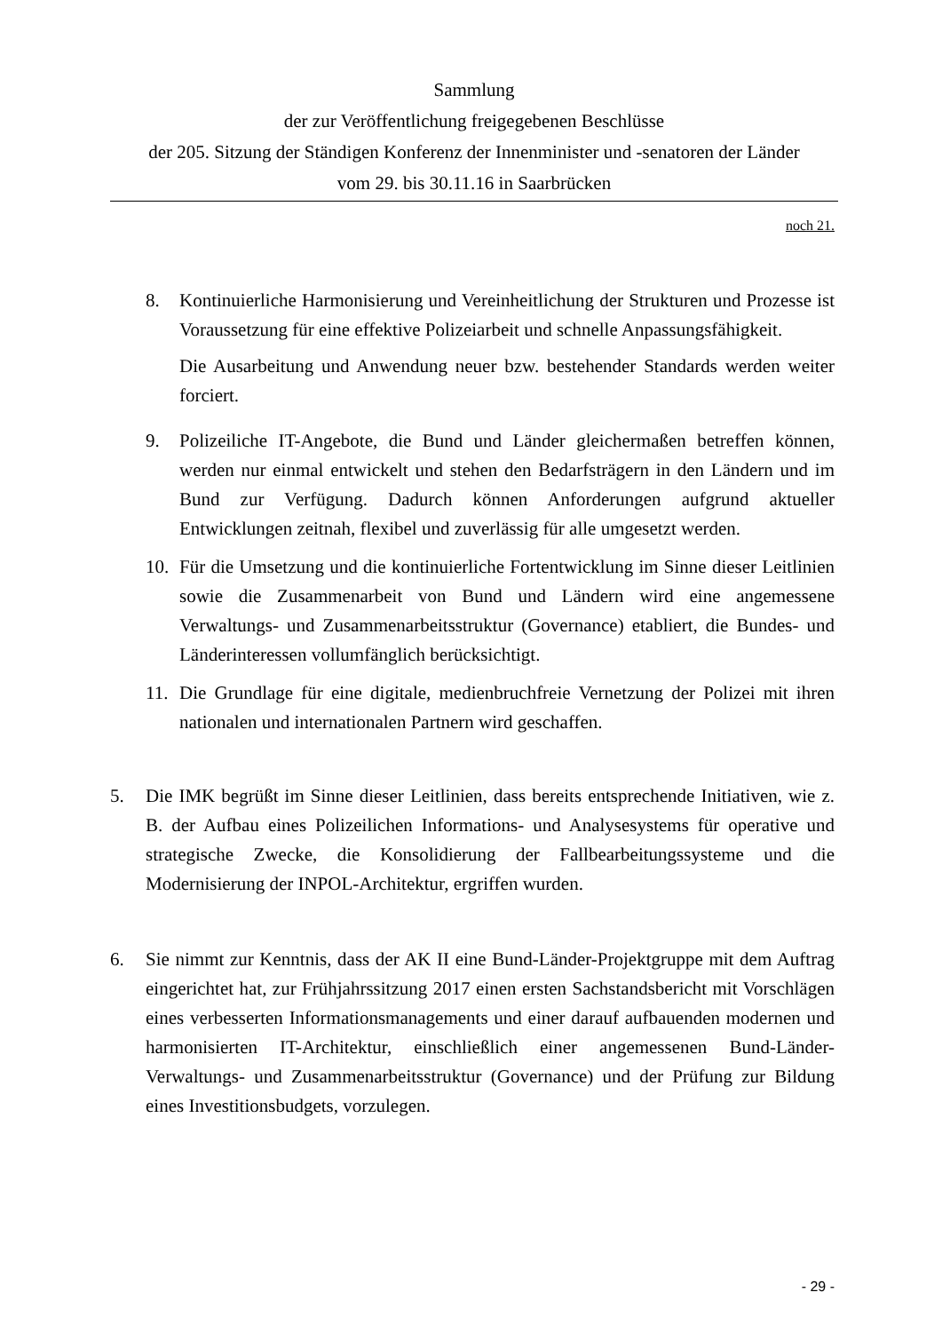Sammlung
der zur Veröffentlichung freigegebenen Beschlüsse
der 205. Sitzung der Ständigen Konferenz der Innenminister und -senatoren der Länder
vom 29. bis 30.11.16 in Saarbrücken
noch 21.
8. Kontinuierliche Harmonisierung und Vereinheitlichung der Strukturen und Prozesse ist Voraussetzung für eine effektive Polizeiarbeit und schnelle Anpassungsfähigkeit.
Die Ausarbeitung und Anwendung neuer bzw. bestehender Standards werden weiter forciert.
9. Polizeiliche IT-Angebote, die Bund und Länder gleichermaßen betreffen können, werden nur einmal entwickelt und stehen den Bedarfsträgern in den Ländern und im Bund zur Verfügung. Dadurch können Anforderungen aufgrund aktueller Entwicklungen zeitnah, flexibel und zuverlässig für alle umgesetzt werden.
10. Für die Umsetzung und die kontinuierliche Fortentwicklung im Sinne dieser Leitlinien sowie die Zusammenarbeit von Bund und Ländern wird eine angemessene Verwaltungs- und Zusammenarbeitsstruktur (Governance) etabliert, die Bundes- und Länderinteressen vollumfänglich berücksichtigt.
11. Die Grundlage für eine digitale, medienbruchfreie Vernetzung der Polizei mit ihren nationalen und internationalen Partnern wird geschaffen.
5. Die IMK begrüßt im Sinne dieser Leitlinien, dass bereits entsprechende Initiativen, wie z. B. der Aufbau eines Polizeilichen Informations- und Analysesystems für operative und strategische Zwecke, die Konsolidierung der Fallbearbeitungssysteme und die Modernisierung der INPOL-Architektur, ergriffen wurden.
6. Sie nimmt zur Kenntnis, dass der AK II eine Bund-Länder-Projektgruppe mit dem Auftrag eingerichtet hat, zur Frühjahrssitzung 2017 einen ersten Sachstandsbericht mit Vorschlägen eines verbesserten Informationsmanagements und einer darauf aufbauenden modernen und harmonisierten IT-Architektur, einschließlich einer angemessenen Bund-Länder-Verwaltungs- und Zusammenarbeitsstruktur (Governance) und der Prüfung zur Bildung eines Investitionsbudgets, vorzulegen.
- 29 -